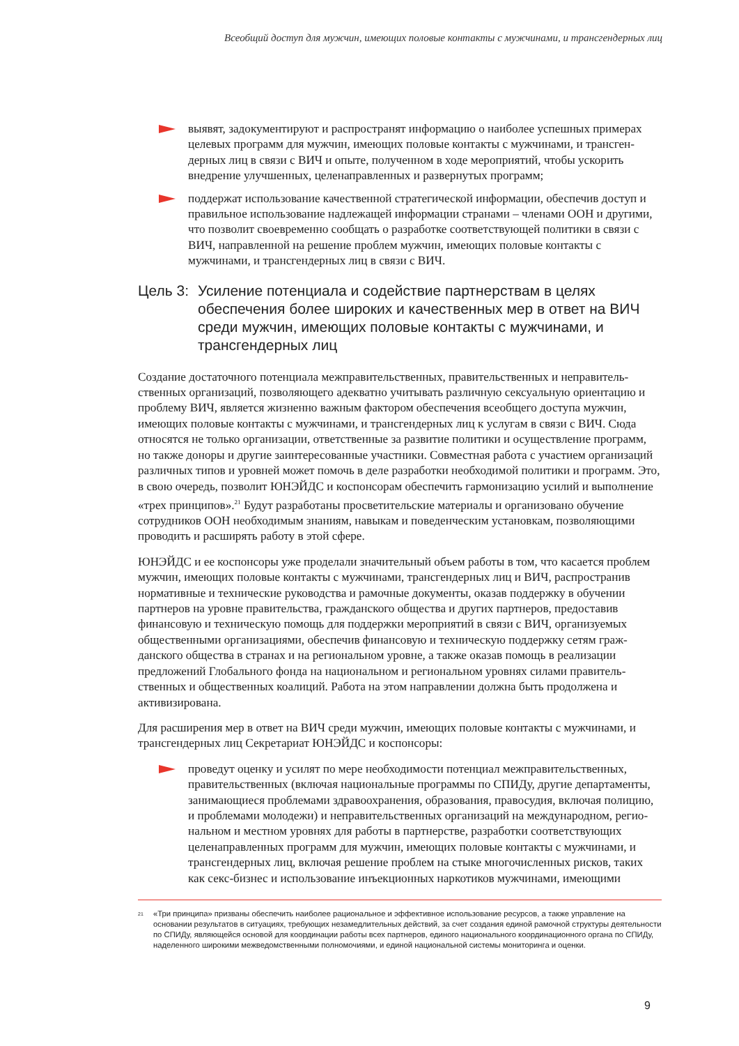Всеобщий доступ для мужчин, имеющих половые контакты с мужчинами, и трансгендерных лиц
выявят, задокументируют и распространят информацию о наиболее успешных примерах целевых программ для мужчин, имеющих половые контакты с мужчинами, и трансген­дерных лиц в связи с ВИЧ и опыте, полученном в ходе мероприятий, чтобы ускорить внедрение улучшенных, целенаправленных и развернутых программ;
поддержат использование качественной стратегической информации, обеспечив доступ и правильное использование надлежащей информации странами – членами ООН и другими, что позволит своевременно сообщать о разработке соответствующей политики в связи с ВИЧ, направленной на решение проблем мужчин, имеющих половые контакты с мужчинами, и трансгендерных лиц в связи с ВИЧ.
Цель 3: Усиление потенциала и содействие партнерствам в целях обеспечения более широких и качественных мер в ответ на ВИЧ среди мужчин, имеющих половые контакты с мужчинами, и трансгендерных лиц
Создание достаточного потенциала межправительственных, правительственных и неправитель­ственных организаций, позволяющего адекватно учитывать различную сексуальную ориентацию и проблему ВИЧ, является жизненно важным фактором обеспечения всеобщего доступа мужчин, имеющих половые контакты с мужчинами, и трансгендерных лиц к услугам в связи с ВИЧ. Сюда относятся не только организации, ответственные за развитие политики и осуществление программ, но также доноры и другие заинтересованные участники. Совместная работа с участием организаций различных типов и уровней может помочь в деле разработки необходимой политики и программ. Это, в свою очередь, позволит ЮНЭЙДС и коспонсорам обеспечить гармонизацию усилий и выпол­нение «трех принципов».<sup>21</sup> Будут разработаны просветительские материалы и организовано обучение сотрудников ООН необходимым знаниям, навыкам и поведенческим установкам, позволяющими проводить и расширять работу в этой сфере.
ЮНЭЙДС и ее коспонсоры уже проделали значительный объем работы в том, что касается проблем мужчин, имеющих половые контакты с мужчинами, трансгендерных лиц и ВИЧ, распространив нормативные и технические руководства и рамочные документы, оказав поддержку в обучении партнеров на уровне правительства, гражданского общества и других партнеров, предоставив финансовую и техническую помощь для поддержки мероприятий в связи с ВИЧ, организуемых общественными организациями, обеспечив финансовую и техническую поддержку сетям граж­данского общества в странах и на региональном уровне, а также оказав помощь в реализации предложений Глобального фонда на национальном и региональном уровнях силами правитель­ственных и общественных коалиций. Работа на этом направлении должна быть продолжена и активизирована.
Для расширения мер в ответ на ВИЧ среди мужчин, имеющих половые контакты с мужчинами, и трансгендерных лиц Секретариат ЮНЭЙДС и коспонсоры:
проведут оценку и усилят по мере необходимости потенциал межправительственных, правительственных (включая национальные программы по СПИДу, другие департаменты, занимающиеся проблемами здравоохранения, образования, правосудия, включая полицию, и проблемами молодежи) и неправительственных организаций на международном, регио­нальном и местном уровнях для работы в партнерстве, разработки соответствующих целенаправленных программ для мужчин, имеющих половые контакты с мужчинами, и трансгендерных лиц, включая решение проблем на стыке многочисленных рисков, таких как секс-бизнес и использование инъекционных наркотиков мужчинами, имеющими
<sup>21</sup>
«Три принципа» призваны обеспечить наиболее рациональное и эффективное использование ресурсов, а также управление на основании результатов в ситуациях, требующих незамедлительных действий, за счет создания единой рамочной структуры деятельности по СПИДу, являющейся основой для координации работы всех партнеров, единого национального координационного органа по СПИДу, наделенного широкими межведомственными полномочиями, и единой национальной системы мониторинга и оценки.
9